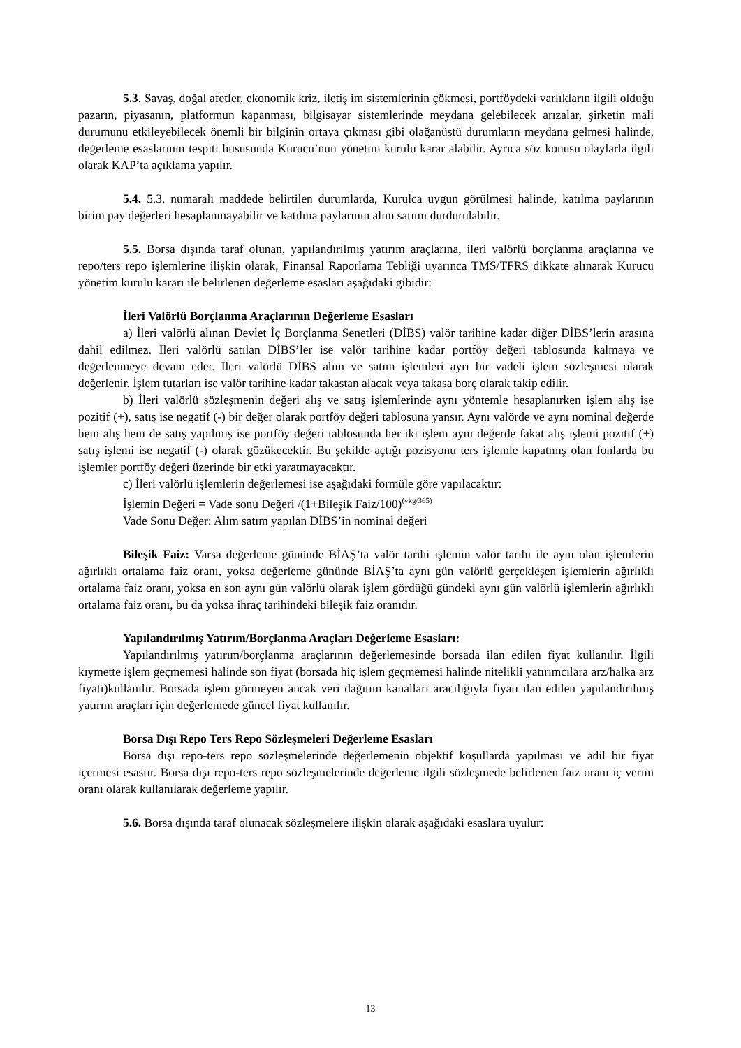5.3. Savaş, doğal afetler, ekonomik kriz, iletiş im sistemlerinin çökmesi, portföydeki varlıkların ilgili olduğu pazarın, piyasanın, platformun kapanması, bilgisayar sistemlerinde meydana gelebilecek arızalar, şirketin mali durumunu etkileyebilecek önemli bir bilginin ortaya çıkması gibi olağanüstü durumların meydana gelmesi halinde, değerleme esaslarının tespiti hususunda Kurucu’nun yönetim kurulu karar alabilir. Ayrıca söz konusu olaylarla ilgili olarak KAP’ta açıklama yapılır.
5.4. 5.3. numaralı maddede belirtilen durumlarda, Kurulca uygun görülmesi halinde, katılma paylarının birim pay değerleri hesaplanmayabilir ve katılma paylarının alım satımı durdurulabilir.
5.5. Borsa dışında taraf olunan, yapılandırılmış yatırım araçlarına, ileri valörlü borçlanma araçlarına ve repo/ters repo işlemlerine ilişkin olarak, Finansal Raporlama Tebliği uyarınca TMS/TFRS dikkate alınarak Kurucu yönetim kurulu kararı ile belirlenen değerleme esasları aşağıdaki gibidir:
İleri Valörlü Borçlanma Araçlarının Değerleme Esasları
a) İleri valörlü alınan Devlet İç Borçlanma Senetleri (DİBS) valör tarihine kadar diğer DİBS’lerin arasına dahil edilmez. İleri valörlü satılan DİBS’ler ise valör tarihine kadar portföy değeri tablosunda kalmaya ve değerlenmeye devam eder. İleri valörlü DİBS alım ve satım işlemleri ayrı bir vadeli işlem sözleşmesi olarak değerlenir. İşlem tutarları ise valör tarihine kadar takastan alacak veya takasa borç olarak takip edilir.
b) İleri valörlü sözleşmenin değeri alış ve satış işlemlerinde aynı yöntemle hesaplanırken işlem alış ise pozitif (+), satış ise negatif (-) bir değer olarak portföy değeri tablosuna yansır. Aynı valörde ve aynı nominal değerde hem alış hem de satış yapılmış ise portföy değeri tablosunda her iki işlem aynı değerde fakat alış işlemi pozitif (+) satış işlemi ise negatif (-) olarak gözükecektir. Bu şekilde açtığı pozisyonu ters işlemle kapatmış olan fonlarda bu işlemler portföy değeri üzerinde bir etki yaratmayacaktır.
c) İleri valörlü işlemlerin değerlemesi ise aşağıdaki formüle göre yapılacaktır:
İşlemin Değeri = Vade sonu Değeri /(1+Bileşik Faiz/100)<sup>(vkg/365)</sup>
Vade Sonu Değer: Alım satım yapılan DİBS’in nominal değeri
Bileşik Faiz: Varsa değerleme gününde BİAŞ’ta valör tarihi işlemin valör tarihi ile aynı olan işlemlerin ağırlıklı ortalama faiz oranı, yoksa değerleme gününde BİAŞ’ta aynı gün valörlü gerçekleşen işlemlerin ağırlıklı ortalama faiz oranı, yoksa en son aynı gün valörlü olarak işlem gördüğü gündeki aynı gün valörlü işlemlerin ağırlıklı ortalama faiz oranı, bu da yoksa ihraç tarihindeki bileşik faiz oranıdır.
Yapılandırılmış Yatırım/Borçlanma Araçları Değerleme Esasları:
Yapılandırılmış yatırım/borçlanma araçlarının değerlemesinde borsada ilan edilen fiyat kullanılır. İlgili kıymette işlem geçmemesi halinde son fiyat (borsada hiç işlem geçmemesi halinde nitelikli yatırımcılara arz/halka arz fiyatı)kullanılır. Borsada işlem görmeyen ancak veri dağıtım kanalları aracılığıyla fiyatı ilan edilen yapılandırılmış yatırım araçları için değerlemede güncel fiyat kullanılır.
Borsa Dışı Repo Ters Repo Sözleşmeleri Değerleme Esasları
Borsa dışı repo-ters repo sözleşmelerinde değerlemenin objektif koşullarda yapılması ve adil bir fiyat içermesi esastır. Borsa dışı repo-ters repo sözleşmelerinde değerleme ilgili sözleşmede belirlenen faiz oranı iç verim oranı olarak kullanılarak değerleme yapılır.
5.6. Borsa dışında taraf olunacak sözleşmelere ilişkin olarak aşağıdaki esaslara uyulur:
13